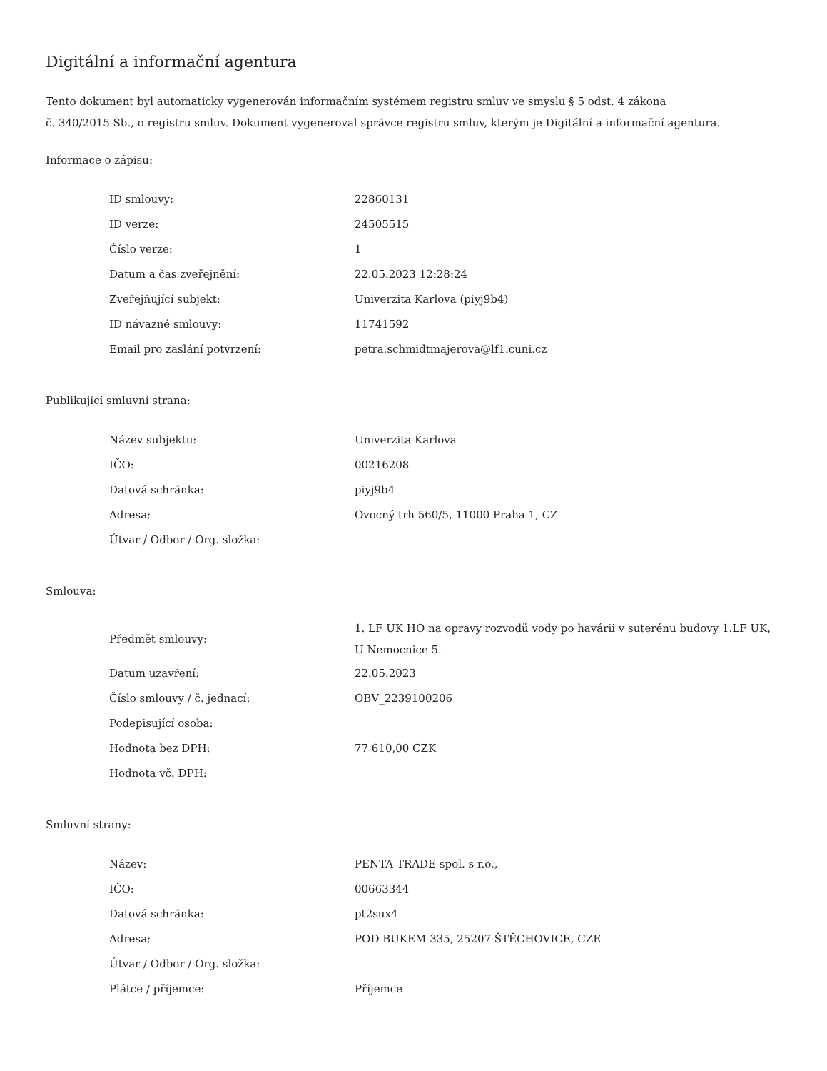Digitální a informační agentura
Tento dokument byl automaticky vygenerován informačním systémem registru smluv ve smyslu § 5 odst. 4 zákona
č. 340/2015 Sb., o registru smluv. Dokument vygeneroval správce registru smluv, kterým je Digitální a informační agentura.
Informace o zápisu:
| ID smlouvy: | 22860131 |
| ID verze: | 24505515 |
| Číslo verze: | 1 |
| Datum a čas zveřejnění: | 22.05.2023 12:28:24 |
| Zveřejňující subjekt: | Univerzita Karlova (piyj9b4) |
| ID návazné smlouvy: | 11741592 |
| Email pro zaslání potvrzení: | petra.schmidtmajerova@lf1.cuni.cz |
Publikující smluvní strana:
| Název subjektu: | Univerzita Karlova |
| IČO: | 00216208 |
| Datová schránka: | piyj9b4 |
| Adresa: | Ovocný trh 560/5, 11000 Praha 1, CZ |
| Útvar / Odbor / Org. složka: | |
Smlouva:
| Předmět smlouvy: | 1. LF UK HO na opravy rozvodů vody po havárii v suterénu budovy 1.LF UK, U Nemocnice 5. |
| Datum uzavření: | 22.05.2023 |
| Číslo smlouvy / č. jednací: | OBV_2239100206 |
| Podepisující osoba: | |
| Hodnota bez DPH: | 77 610,00 CZK |
| Hodnota vč. DPH: | |
Smluvní strany:
| Název: | PENTA TRADE spol. s r.o., |
| IČO: | 00663344 |
| Datová schránka: | pt2sux4 |
| Adresa: | POD BUKEM 335, 25207 ŠTĚCHOVICE, CZE |
| Útvar / Odbor / Org. složka: | |
| Plátce / příjemce: | Příjemce |